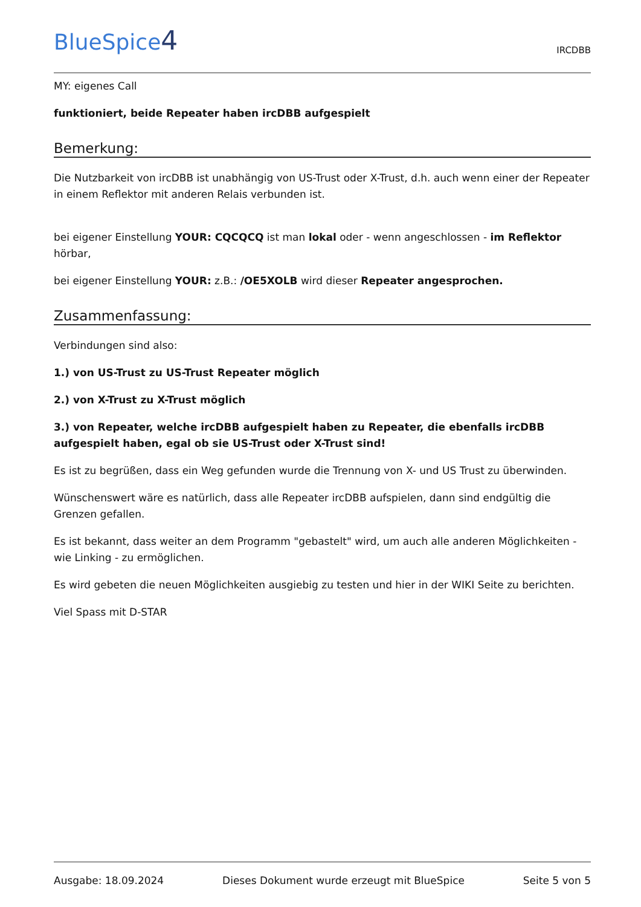BlueSpice4
IRCDBB
MY: eigenes Call
funktioniert, beide Repeater haben ircDBB aufgespielt
Bemerkung:
Die Nutzbarkeit von ircDBB ist unabhängig von US-Trust oder X-Trust, d.h. auch wenn einer der Repeater in einem Reflektor mit anderen Relais verbunden ist.
bei eigener Einstellung YOUR: CQCQCQ ist man lokal oder - wenn angeschlossen - im Reflektor hörbar,
bei eigener Einstellung YOUR: z.B.: /OE5XOLB wird dieser Repeater angesprochen.
Zusammenfassung:
Verbindungen sind also:
1.) von US-Trust zu US-Trust Repeater möglich
2.) von X-Trust zu X-Trust möglich
3.) von Repeater, welche ircDBB aufgespielt haben zu Repeater, die ebenfalls ircDBB aufgespielt haben, egal ob sie US-Trust oder X-Trust sind!
Es ist zu begrüßen, dass ein Weg gefunden wurde die Trennung von X- und US Trust zu überwinden.
Wünschenswert wäre es natürlich, dass alle Repeater ircDBB aufspielen, dann sind endgültig die Grenzen gefallen.
Es ist bekannt, dass weiter an dem Programm "gebastelt" wird, um auch alle anderen Möglichkeiten - wie Linking - zu ermöglichen.
Es wird gebeten die neuen Möglichkeiten ausgiebig zu testen und hier in der WIKI Seite zu berichten.
Viel Spass mit D-STAR
Ausgabe: 18.09.2024 Dieses Dokument wurde erzeugt mit BlueSpice Seite 5 von 5